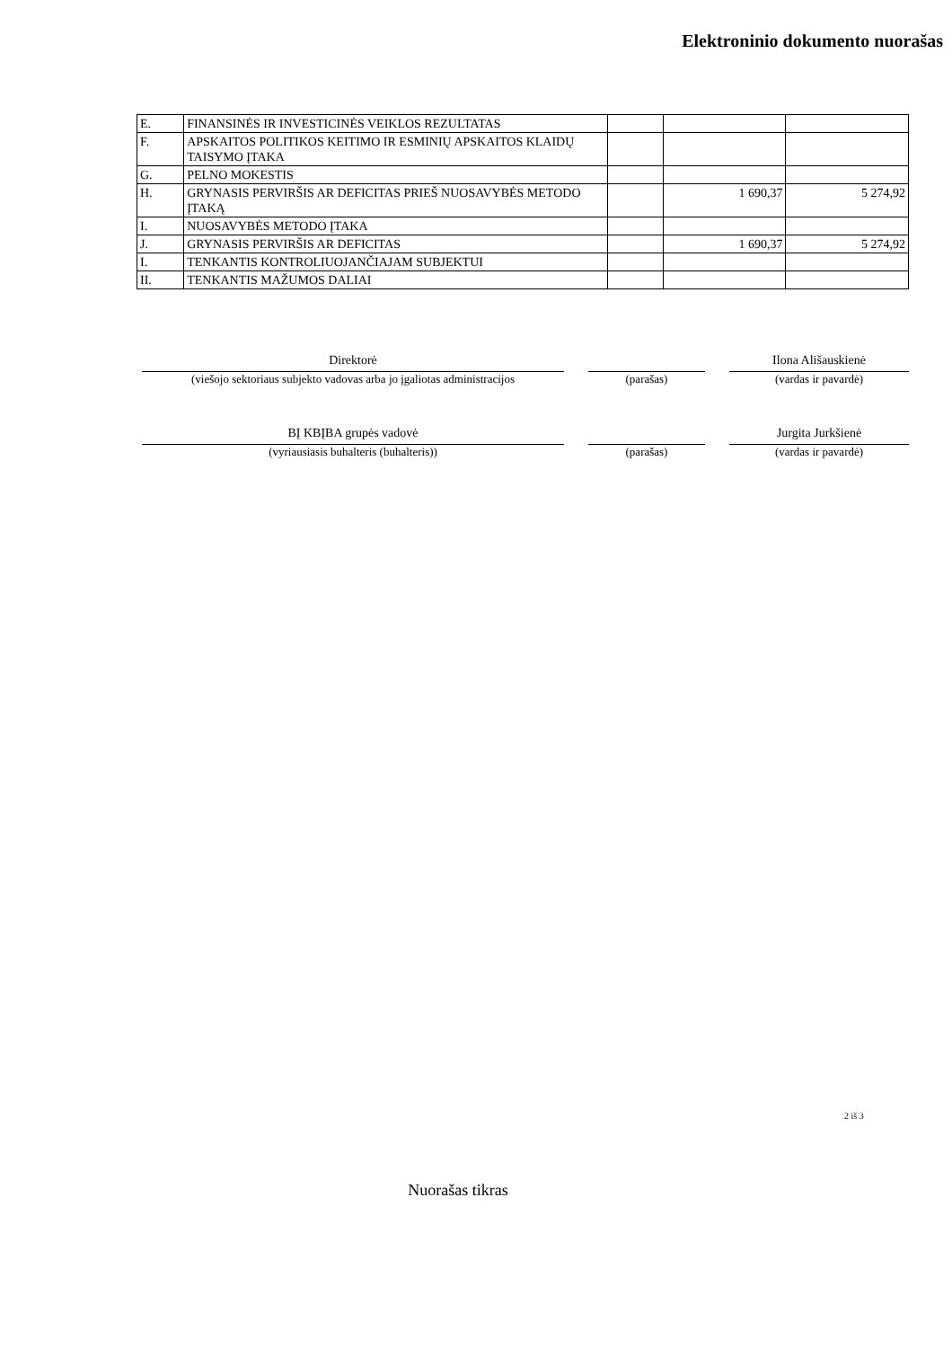Elektroninio dokumento nuorašas
| E. | FINANSINĖS IR INVESTICINĖS VEIKLOS REZULTATAS | | | |
| F. | APSKAITOS POLITIKOS KEITIMO IR ESMINIŲ APSKAITOS KLAIDŲ TAISYMO ĮTAKA | | | |
| G. | PELNO MOKESTIS | | | |
| H. | GRYNASIS PERVIRŠIS AR DEFICITAS PRIEŠ NUOSAVYBĖS METODO ĮTAKĄ | | 1 690,37 | 5 274,92 |
| I. | NUOSAVYBĖS METODO ĮTAKA | | | |
| J. | GRYNASIS PERVIRŠIS AR DEFICITAS | | 1 690,37 | 5 274,92 |
| I. | TENKANTIS KONTROLIUOJANČIAJAM SUBJEKTUI | | | |
| II. | TENKANTIS MAŽUMOS DALIAI | | | |
Direktorė Ilona Ališauskienė
(viešojo sektoriaus subjekto vadovas arba jo įgaliotas administracijos
(parašas) (vardas ir pavardė)
BĮ KBĮBA grupės vadovė Jurgita Jurkšienė
(vyriausiasis buhalteris (buhalteris)) (parašas) (vardas ir pavardė)
2 iš 3
Nuorašas tikras